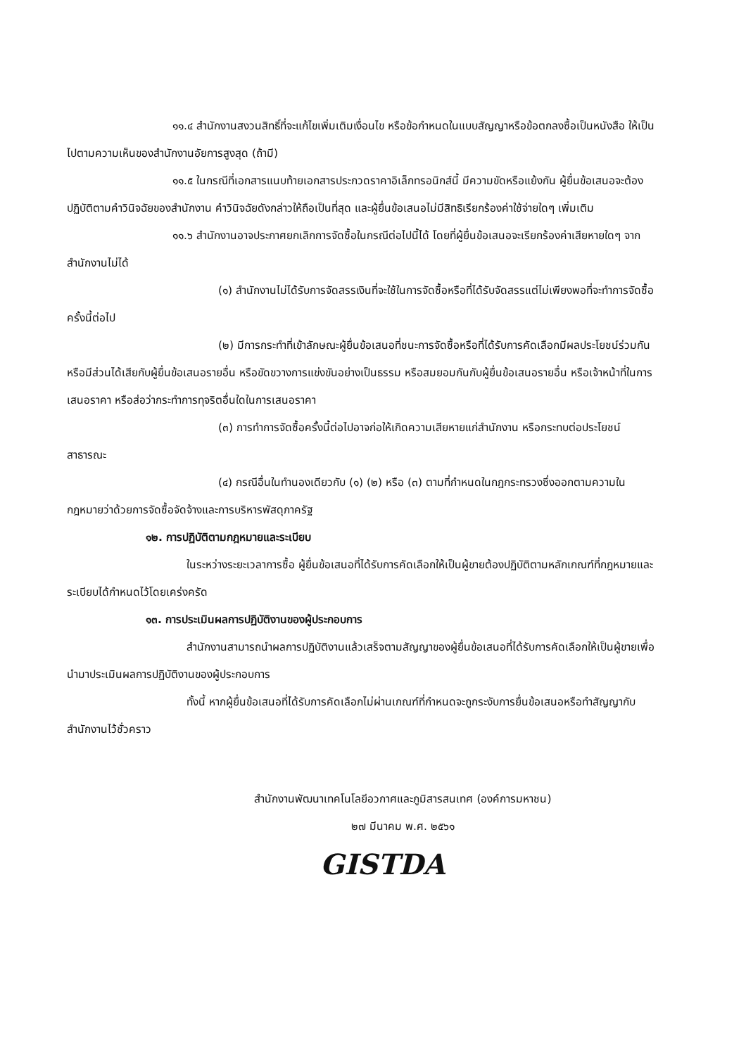๑๑.๔ สำนักงานสงวนสิทธิ์ที่จะแก้ไขเพิ่มเติมเงื่อนไข หรือข้อกำหนดในแบบสัญญาหรือข้อตกลงซื้อเป็นหนังสือ ให้เป็นไปตามความเห็นของสำนักงานอัยการสูงสุด (ถ้ามี)
๑๑.๕ ในกรณีที่เอกสารแนบท้ายเอกสารประกวดราคาอิเล็กทรอนิกส์นี้ มีความขัดหรือแย้งกัน ผู้ยื่นข้อเสนอจะต้องปฏิบัติตามคำวินิจฉัยของสำนักงาน คำวินิจฉัยดังกล่าวให้ถือเป็นที่สุด และผู้ยื่นข้อเสนอไม่มีสิทธิเรียกร้องค่าใช้จ่ายใดๆ เพิ่มเติม
๑๑.๖ สำนักงานอาจประกาศยกเลิกการจัดซื้อในกรณีต่อไปนี้ได้ โดยที่ผู้ยื่นข้อเสนอจะเรียกร้องค่าเสียหายใดๆ จากสำนักงานไม่ได้
(๑) สำนักงานไม่ได้รับการจัดสรรเงินที่จะใช้ในการจัดซื้อหรือที่ได้รับจัดสรรแต่ไม่เพียงพอที่จะทำการจัดซื้อครั้งนี้ต่อไป
(๒) มีการกระทำที่เข้าลักษณะผู้ยื่นข้อเสนอที่ชนะการจัดซื้อหรือที่ได้รับการคัดเลือกมีผลประโยชน์ร่วมกัน หรือมีส่วนได้เสียกับผู้ยื่นข้อเสนอรายอื่น หรือขัดขวางการแข่งขันอย่างเป็นธรรม หรือสมยอมกันกับผู้ยื่นข้อเสนอรายอื่น หรือเจ้าหน้าที่ในการเสนอราคา หรือส่อว่ากระทำการทุจริตอื่นใดในการเสนอราคา
(๓) การทำการจัดซื้อครั้งนี้ต่อไปอาจก่อให้เกิดความเสียหายแก่สำนักงาน หรือกระทบต่อประโยชน์สาธารณะ
(๔) กรณีอื่นในทำนองเดียวกับ (๑) (๒) หรือ (๓) ตามที่กำหนดในกฎกระทรวงซึ่งออกตามความในกฎหมายว่าด้วยการจัดซื้อจัดจ้างและการบริหารพัสดุภาครัฐ
๑๒. การปฏิบัติตามกฎหมายและระเบียบ
ในระหว่างระยะเวลาการซื้อ ผู้ยื่นข้อเสนอที่ได้รับการคัดเลือกให้เป็นผู้ขายต้องปฏิบัติตามหลักเกณฑ์ที่กฎหมายและระเบียบได้กำหนดไว้โดยเคร่งครัด
๑๓. การประเมินผลการปฏิบัติงานของผู้ประกอบการ
สำนักงานสามารถนำผลการปฏิบัติงานแล้วเสร็จตามสัญญาของผู้ยื่นข้อเสนอที่ได้รับการคัดเลือกให้เป็นผู้ขายเพื่อนำมาประเมินผลการปฏิบัติงานของผู้ประกอบการ
ทั้งนี้ หากผู้ยื่นข้อเสนอที่ได้รับการคัดเลือกไม่ผ่านเกณฑ์ที่กำหนดจะถูกระงับการยื่นข้อเสนอหรือทำสัญญากับสำนักงานไว้ชั่วคราว
สำนักงานพัฒนาเทคโนโลยีอวกาศและภูมิสารสนเทศ (องค์การมหาชน)
๒๗ มีนาคม พ.ศ. ๒๕๖๑
GISTDA